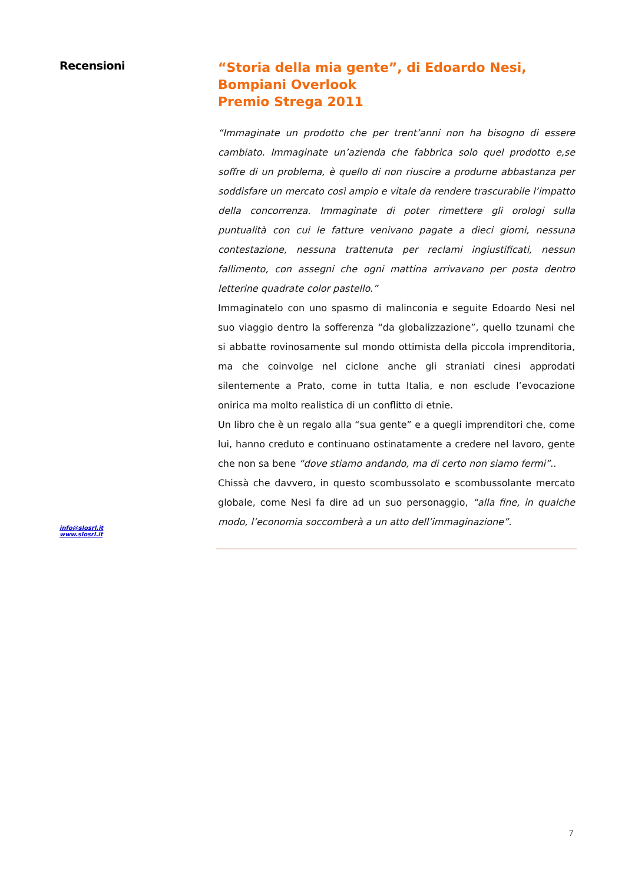Recensioni
“Storia della mia gente”, di Edoardo Nesi, Bompiani Overlook
Premio Strega 2011
“Immaginate un prodotto che per trent’anni non ha bisogno di essere cambiato. Immaginate un’azienda che fabbrica solo quel prodotto e,se soffre di un problema, è quello di non riuscire a produrne abbastanza per soddisfare un mercato così ampio e vitale da rendere trascurabile l’impatto della concorrenza. Immaginate di poter rimettere gli orologi sulla puntualità con cui le fatture venivano pagate a dieci giorni, nessuna contestazione, nessuna trattenuta per reclami ingiustificati, nessun fallimento, con assegni che ogni mattina arrivavano per posta dentro letterine quadrate color pastello.”
Immaginatelo con uno spasmo di malinconia e seguite Edoardo Nesi nel suo viaggio dentro la sofferenza “da globalizzazione”, quello tzunami che si abbatte rovinosamente sul mondo ottimista della piccola imprenditoria, ma che coinvolge nel ciclone anche gli straniati cinesi approdati silentemente a Prato, come in tutta Italia, e non esclude l’evocazione onirica ma molto realistica di un conflitto di etnie.
Un libro che è un regalo alla “sua gente” e a quegli imprenditori che, come lui, hanno creduto e continuano ostinatamente a credere nel lavoro, gente che non sa bene “dove stiamo andando, ma di certo non siamo fermi”..
Chissà che davvero, in questo scombussolato e scombussolante mercato globale, come Nesi fa dire ad un suo personaggio, “alla fine, in qualche modo, l’economia soccomberà a un atto dell’immaginazione”.
info@slosrl.it
www.slosrl.it
7